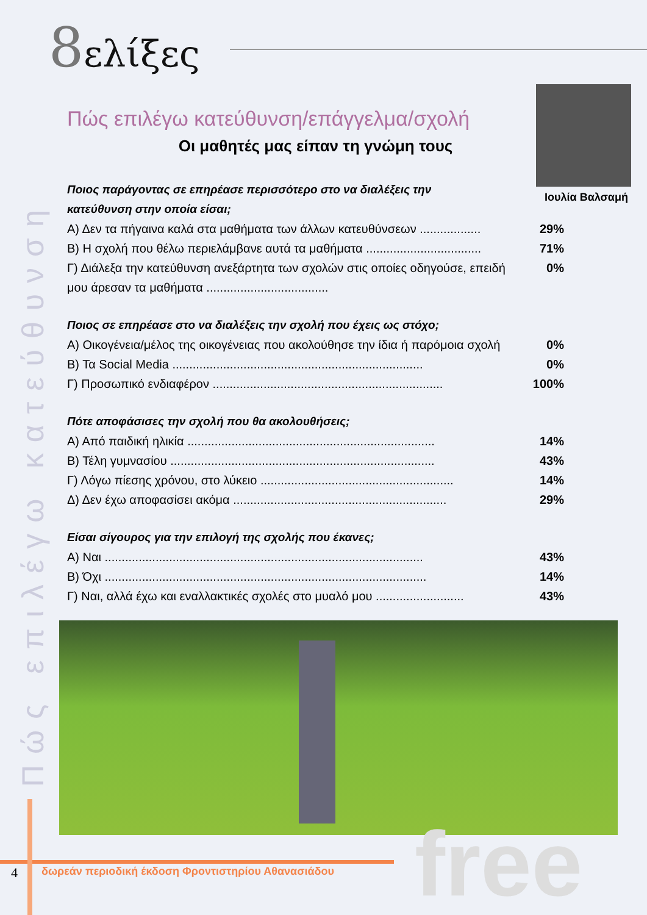8ελίξες
Πώς επιλέγω κατεύθυνση
Ιουλία Βαλσαμή
Πώς επιλέγω κατεύθυνση/επάγγελμα/σχολή
Οι μαθητές μας είπαν τη γνώμη τους
Ποιος παράγοντας σε επηρέασε περισσότερο στο να διαλέξεις την κατεύθυνση στην οποία είσαι;
Α) Δεν τα πήγαινα καλά στα μαθήματα των άλλων κατευθύνσεων .................. 29%
Β) Η σχολή που θέλω περιελάμβανε αυτά τα μαθήματα .................................. 71%
Γ) Διάλεξα την κατεύθυνση ανεξάρτητα των σχολών στις οποίες οδηγούσε, επειδή μου άρεσαν τα μαθήματα .................................... 0%
Ποιος σε επηρέασε στο να διαλέξεις την σχολή που έχεις ως στόχο;
Α) Οικογένεια/μέλος της οικογένειας που ακολούθησε την ίδια ή παρόμοια σχολή 0%
Β) Τα Social Media .......................................................................... 0%
Γ) Προσωπικό ενδιαφέρον .................................................................... 100%
Πότε αποφάσισες την σχολή που θα ακολουθήσεις;
Α) Από παιδική ηλικία ......................................................................... 14%
Β) Τέλη γυμνασίου .............................................................................. 43%
Γ) Λόγω πίεσης χρόνου, στο λύκειο ......................................................... 14%
Δ) Δεν έχω αποφασίσει ακόμα ............................................................... 29%
Είσαι σίγουρος για την επιλογή της σχολής που έκανες;
Α) Ναι .............................................................................................. 43%
Β) Όχι ............................................................................................... 14%
Γ) Ναι, αλλά έχω και εναλλακτικές σχολές στο μυαλό μου .......................... 43%
free
4
δωρεάν περιοδική έκδοση Φροντιστηρίου Αθανασιάδου